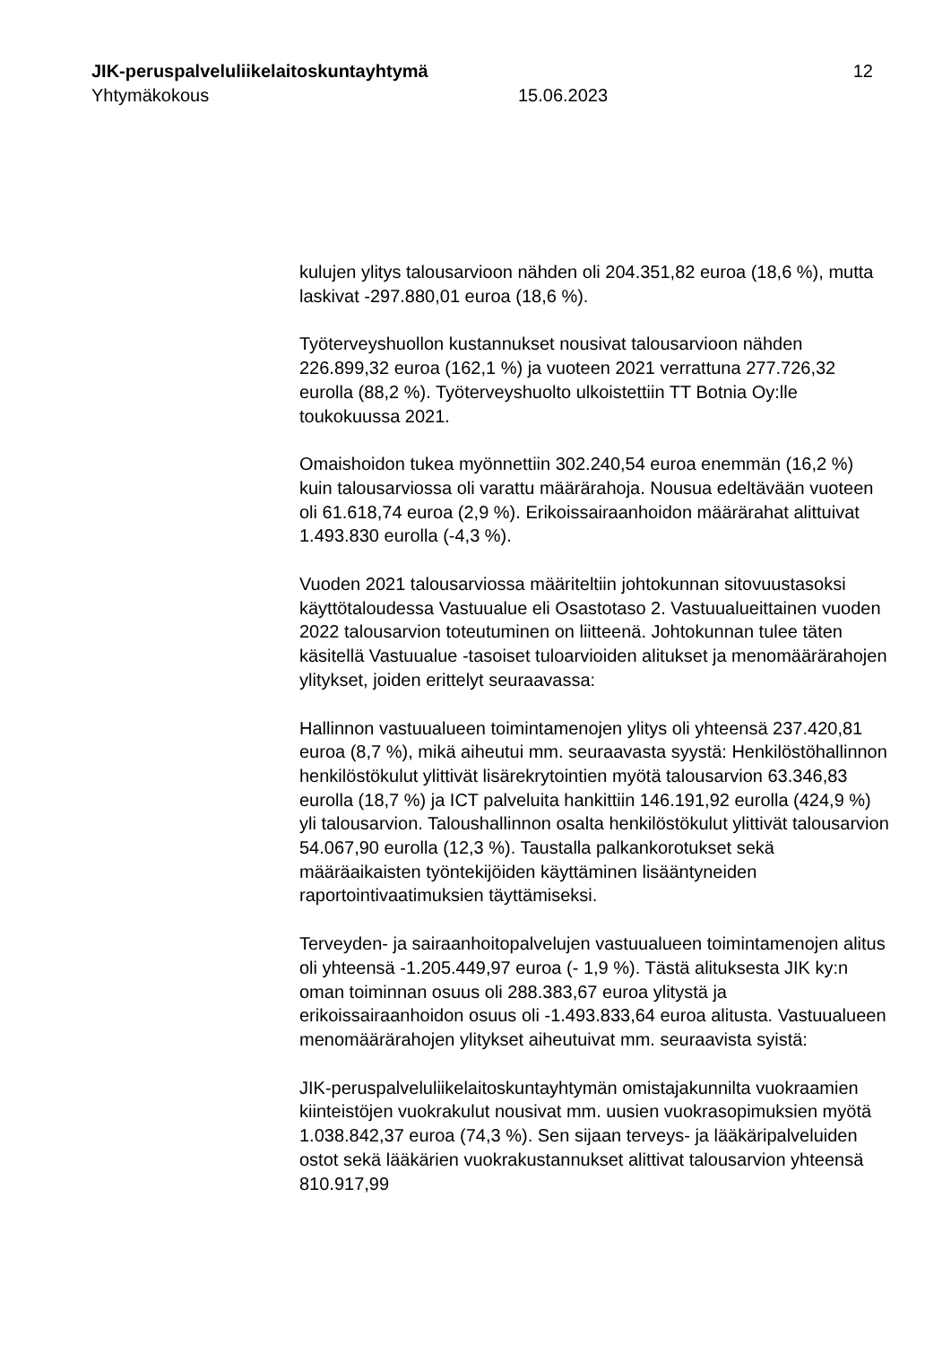JIK-peruspalveluliikelaitoskuntayhtymä 12
Yhtymäkokous 15.06.2023
kulujen ylitys talousarvioon nähden oli 204.351,82 euroa (18,6 %), mutta laskivat -297.880,01 euroa (18,6 %).
Työterveyshuollon kustannukset nousivat talousarvioon nähden 226.899,32 euroa (162,1 %) ja vuoteen 2021 verrattuna 277.726,32 eurolla (88,2 %). Työterveyshuolto ulkoistettiin TT Botnia Oy:lle toukokuussa 2021.
Omaishoidon tukea myönnettiin 302.240,54 euroa enemmän (16,2 %) kuin talousarviossa oli varattu määrärahoja. Nousua edeltävään vuoteen oli 61.618,74 euroa (2,9 %). Erikoissairaanhoidon määrärahat alittuivat 1.493.830 eurolla (-4,3 %).
Vuoden 2021 talousarviossa määriteltiin johtokunnan sitovuustasoksi käyttötaloudessa Vastuualue eli Osastotaso 2. Vastuualueittainen vuoden 2022 talousarvion toteutuminen on liitteenä. Johtokunnan tulee täten käsitellä Vastuualue -tasoiset tuloarvioiden alitukset ja menomäärärahojen ylitykset, joiden erittelyt seuraavassa:
Hallinnon vastuualueen toimintamenojen ylitys oli yhteensä 237.420,81 euroa (8,7 %), mikä aiheutui mm. seuraavasta syystä: Henkilöstöhallinnon henkilöstökulut ylittivät lisärekrytointien myötä talousarvion 63.346,83 eurolla (18,7 %) ja ICT palveluita hankittiin 146.191,92 eurolla (424,9 %) yli talousarvion. Taloushallinnon osalta henkilöstökulut ylittivät talousarvion 54.067,90 eurolla (12,3 %). Taustalla palkankorotukset sekä määräaikaisten työntekijöiden käyttäminen lisääntyneiden raportointivaatimuksien täyttämiseksi.
Terveyden- ja sairaanhoitopalvelujen vastuualueen toimintamenojen alitus oli yhteensä -1.205.449,97 euroa (- 1,9 %). Tästä alituksesta JIK ky:n oman toiminnan osuus oli 288.383,67 euroa ylitystä ja erikoissairaanhoidon osuus oli -1.493.833,64 euroa alitusta. Vastuualueen menomäärärahojen ylitykset aiheutuivat mm. seuraavista syistä:
JIK-peruspalveluliikelaitoskuntayhtymän omistajakunnilta vuokraamien kiinteistöjen vuokrakulut nousivat mm. uusien vuokrasopimuksien myötä 1.038.842,37 euroa (74,3 %). Sen sijaan terveys- ja lääkäripalveluiden ostot sekä lääkärien vuokrakustannukset alittivat talousarvion yhteensä 810.917,99